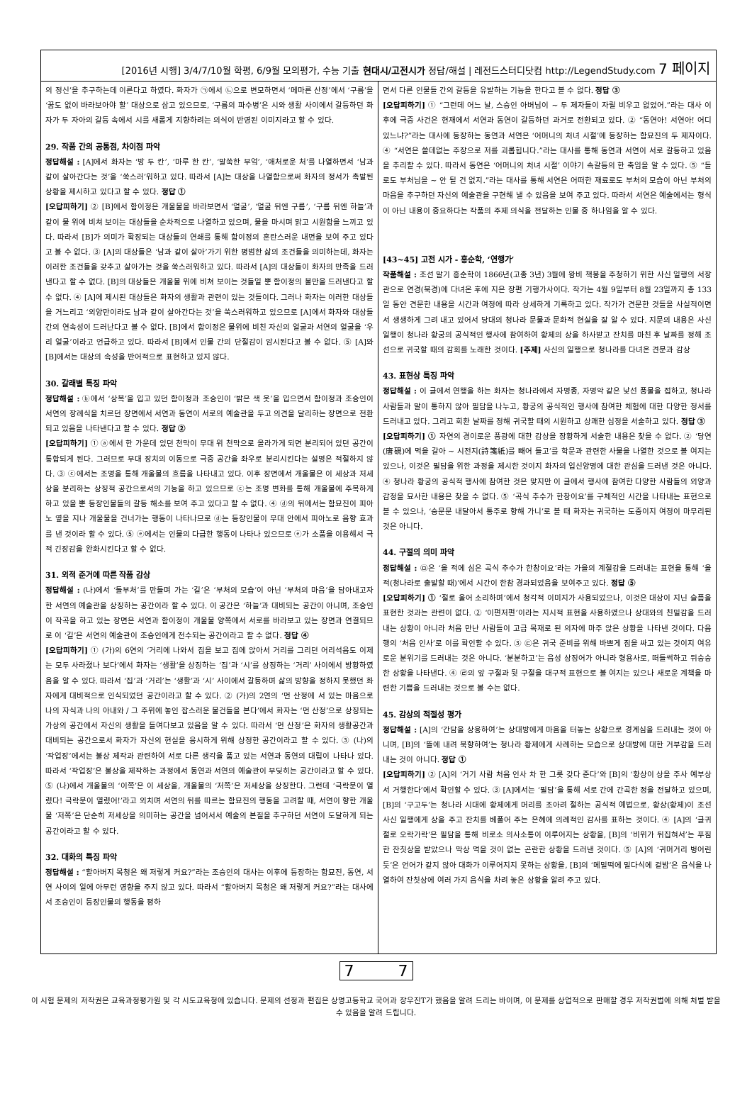[2016년 시행] 3/4/7/10월 학평, 6/9월 모의평가, 수능 기출 현대시/고전시가 정답/해설 | 레전드스터디닷컴 http://LegendStudy.com 7 페이지
의 정신’을 추구하는데 이른다고 하였다. 화자가 ㉠에서 ㉡으로 변모하면서 ‘메마른 산정’에서 ‘구름’을 ‘꿈도 없이 바라보아야 할’ 대상으로 삼고 있으므로, ‘구름의 파수병’은 시와 생활 사이에서 갈등하던 화자가 두 자아의 갈등 속에서 시를 새롭게 지향하려는 의식이 반영된 이미지라고 할 수 있다.
29. 작품 간의 공통점, 차이점 파악
정답해설 : [A]에서 화자는 ‘방 두 칸’, ‘마루 한 칸’, ‘말쑥한 부엌’, ‘애처로운 처’를 나열하면서 ‘남과 같이 살아간다는 것’을 ‘쑥스러’워하고 있다. 따라서 [A]는 대상을 나열함으로써 화자의 정서가 촉발된 상황을 제시하고 있다고 할 수 있다. 정답 ①
[오답피하기] ② [B]에서 함이정은 개울물을 바라보면서 ‘얼굴’, ‘얼굴 뒤엔 구름’, ‘구름 뒤엔 하늘’과 같이 물 위에 비쳐 보이는 대상들을 순차적으로 나열하고 있으며, 물을 마시며 맑고 시원함을 느끼고 있다. 따라서 [B]가 의미가 확장되는 대상들의 연쇄를 통해 함이정의 혼란스러운 내면을 보여 주고 있다고 볼 수 없다. ③ [A]의 대상들은 ‘남과 같이 살아’가기 위한 평범한 삶의 조건들을 의미하는데, 화자는 이러한 조건들을 갖추고 살아가는 것을 쑥스러워하고 있다. 따라서 [A]의 대상들이 화자의 만족을 드러낸다고 할 수 없다. [B]의 대상들은 개울물 위에 비쳐 보이는 것들일 뿐 함이정의 불만을 드러낸다고 할 수 없다. ④ [A]에 제시된 대상들은 화자의 생활과 관련이 있는 것들이다. 그러나 화자는 이러한 대상들을 거느리고 ‘외양만이라도 남과 같이 살아간다는 것’을 쑥스러워하고 있으므로 [A]에서 화자와 대상들 간의 연속성이 드러난다고 볼 수 없다. [B]에서 함이정은 물위에 비친 자신의 얼굴과 서연의 얼굴을 ‘우리 얼굴’이라고 언급하고 있다. 따라서 [B]에서 인물 간의 단절감이 암시된다고 볼 수 없다. ⑤ [A]와 [B]에서는 대상의 속성을 반어적으로 표현하고 있지 않다.
30. 갈래별 특징 파악
정답해설 : ⓑ에서 ‘상복’을 입고 있던 함이정과 조승인이 ‘밝은 색 옷’을 입으면서 함이정과 조승인이 서연의 장례식을 치르던 장면에서 서연과 동연이 서로의 예술관을 두고 의견을 달리하는 장면으로 전환되고 있음을 나타낸다고 할 수 있다. 정답 ②
[오답피하기] ① ⓐ에서 한 가운데 있던 천막이 무대 위 천막으로 올라가게 되면 분리되어 있던 공간이 통합되게 된다. 그러므로 무대 장치의 이동으로 극중 공간을 좌우로 분리시킨다는 설명은 적절하지 않다. ③ ⓒ에서는 조명을 통해 개울물의 흐름을 나타내고 있다. 이후 장면에서 개울물은 이 세상과 저세상을 분리하는 상징적 공간으로서의 기능을 하고 있으므로 ⓒ는 조명 변화를 통해 개울물에 주목하게 하고 있을 뿐 등장인물들의 갈등 해소를 보여 주고 있다고 할 수 없다. ④ ⓓ의 뒤에서는 함묘진이 피아노 옆을 지나 개울물을 건너가는 행동이 나타나므로 ⓓ는 등장인물이 무대 안에서 피아노로 음향 효과를 낸 것이라 할 수 있다. ⑤ ⓔ에서는 인물의 다급한 행동이 나타나 있으므로 ⓔ가 소품을 이용해서 극적 긴장감을 완화시킨다고 할 수 없다.
31. 외적 준거에 따른 작품 감상
정답해설 : (나)에서 ‘돌부처’를 만들며 가는 ‘길’은 ‘부처의 모습’이 아닌 ‘부처의 마음’을 담아내고자 한 서연의 예술관을 상징하는 공간이라 할 수 있다. 이 공간은 ‘하늘’과 대비되는 공간이 아니며, 조승인이 작곡을 하고 있는 장면은 서연과 함이정이 개울물 양쪽에서 서로를 바라보고 있는 장면과 연결되므로 이 ‘길’은 서연의 예술관이 조승인에게 전수되는 공간이라고 할 수 없다. 정답 ④
[오답피하기] ① (가)의 6연의 ‘거리에 나와서 집을 보고 집에 앉아서 거리를 그리던 어리석음도 이제는 모두 사라졌나 보다’에서 화자는 ‘생활’을 상징하는 ‘집’과 ‘시’를 상징하는 ‘거리’ 사이에서 방황하였음을 알 수 있다. 따라서 ‘집’과 ‘거리’는 ‘생활’과 ‘시’ 사이에서 갈등하며 삶의 방향을 정하지 못했던 화자에게 대비적으로 인식되었던 공간이라고 할 수 있다. ② (가)의 2연의 ‘먼 산정에 서 있는 마음으로 나의 자식과 나의 아내와 / 그 주위에 놓인 잡스러운 물건들을 본다’에서 화자는 ‘먼 산정’으로 상징되는 가상의 공간에서 자신의 생활을 들여다보고 있음을 알 수 있다. 따라서 ‘먼 산정’은 화자의 생활공간과 대비되는 공간으로서 화자가 자신의 현실을 응시하게 위해 상정한 공간이라고 할 수 있다. ③ (나)의 ‘작업장’에서는 불상 제작과 관련하여 서로 다른 생각을 품고 있는 서연과 동연의 대립이 나타나 있다. 따라서 ‘작업장’은 불상을 제작하는 과정에서 동연과 서연의 예술관이 부딪히는 공간이라고 할 수 있다. ⑤ (나)에서 개울물의 ‘이쪽’은 이 세상을, 개울물의 ‘저쪽’은 저세상을 상징한다. 그런데 ‘극락문이 열렸다! 극락문이 열렸어!’라고 외치며 서연의 뒤를 따르는 함묘진의 행동을 고려할 때, 서연이 향한 개울물 ‘저쪽’은 단순히 저세상을 의미하는 공간을 넘어서서 예술의 본질을 추구하던 서연이 도달하게 되는 공간이라고 할 수 있다.
32. 대화의 특징 파악
정답해설 : “할아버지 목청은 왜 저렇게 커요?”라는 조승인의 대사는 이후에 등장하는 함묘진, 동연, 서연 사이의 일에 아무런 영향을 주지 않고 있다. 따라서 “할아버지 목청은 왜 저렇게 커요?”라는 대사에서 조승인이 등장인물의 행동을 평하
면서 다른 인물들 간의 갈등을 유발하는 기능을 한다고 볼 수 없다. 정답 ③
[오답피하기] ① “그런데 어느 날, 스승인 아버님이 ~ 두 제자들이 자릴 비우고 없었어.”라는 대사 이후에 극중 사건은 현재에서 서연과 동연이 갈등하던 과거로 전환되고 있다. ② “동연아! 서연아! 어디 있느냐?”라는 대사에 등장하는 동연과 서연은 ‘어머니의 처녀 시절’에 등장하는 함묘진의 두 제자이다. ④ “서연은 쓸데없는 주장으로 저를 괴롭힙니다.”라는 대사를 통해 동연과 서연이 서로 갈등하고 있음을 추리할 수 있다. 따라서 동연은 ‘어머니의 처녀 시절’ 이야기 속갈등의 한 축임을 알 수 있다. ⑤ “돌로도 부처님을 ~ 안 될 건 없지.”라는 대사를 통해 서연은 어떠한 재료로도 부처의 모습이 아닌 부처의 마음을 추구하던 자신의 예술관을 구현해 낼 수 있음을 보여 주고 있다. 따라서 서연은 예술에서는 형식이 아닌 내용이 중요하다는 작품의 주제 의식을 전달하는 인물 중 하나임을 알 수 있다.
[43~45] 고전 시가 - 홍순학, ‘연행가’
작품해설 : 조선 말기 홍순학이 1866년(고종 3년) 3월에 왕비 책봉을 주청하기 위한 사신 일행의 서장관으로 연경(북경)에 다녀온 후에 지은 장편 기행가사이다. 작가는 4월 9일부터 8월 23일까지 총 133일 동안 견문한 내용을 시간과 여정에 따라 상세하게 기록하고 있다. 작가가 견문한 것들을 사실적이면서 생생하게 그려 내고 있어서 당대의 청나라 문물과 문화적 현실을 잘 알 수 있다. 지문의 내용은 사신 일행이 청나라 황궁의 공식적인 행사에 참여하여 황제의 상을 하사받고 잔치를 마친 후 날짜를 정해 조선으로 귀국할 때의 감회를 노래한 것이다. [주제] 사신의 일행으로 청나라를 다녀온 견문과 감상
43. 표현상 특징 파악
정답해설 : 이 글에서 연행을 하는 화자는 청나라에서 자명종, 자명악 같은 낯선 풍물을 접하고, 청나라 사람들과 말이 통하지 않아 필담을 나누고, 황궁의 공식적인 행사에 참여한 체험에 대한 다양한 정서를 드러내고 있다. 그리고 회환 날짜를 정해 귀국할 때의 시원하고 상쾌한 심정을 서술하고 있다. 정답 ③
[오답피하기] ① 자연의 경이로운 풍광에 대한 감상을 장황하게 서술한 내용은 찾을 수 없다. ② ‘당연(唐硯)에 먹을 갈아 ~ 시전지(詩箋紙)를 빼어 들고’를 학문과 관련한 사물을 나열한 것으로 볼 여지는 있으나, 이것은 필담을 위한 과정을 제시한 것이지 화자의 입신양명에 대한 관심을 드러낸 것은 아니다. ④ 청나라 황궁의 공식적 행사에 참여한 것은 맞지만 이 글에서 행사에 참여한 다양한 사람들의 외양과 감정을 묘사한 내용은 찾을 수 없다. ⑤ ‘곡식 추수가 한창이요’를 구체적인 시간을 나타내는 표현으로 볼 수 있으나, ‘숭문문 내달아서 통주로 향해 가니’로 볼 때 화자는 귀국하는 도중이지 여정이 마무리된 것은 아니다.
44. 구절의 의미 파악
정답해설 : ㉤은 ‘올 적에 심은 곡식 추수가 한창이요’라는 가을의 계절감을 드러내는 표현을 통해 ‘올 적(청나라로 출발할 때)’에서 시간이 한참 경과되었음을 보여주고 있다. 정답 ⑤
[오답피하기] ① ‘절로 울어 소리하며’에서 청각적 이미지가 사용되었으나, 이것은 대상이 지닌 슬픔을 표현한 것과는 관련이 없다. ② ‘이편저편’이라는 지시적 표현을 사용하였으나 상대와의 친밀감을 드러내는 상황이 아니라 처음 만난 사람들이 고급 목재로 된 의자에 마주 앉은 상황을 나타낸 것이다. 다음 행의 ‘처음 인사’로 이를 확인할 수 있다. ③ ㉢은 귀국 준비를 위해 바쁘게 짐을 싸고 있는 것이지 여유로운 분위기를 드러내는 것은 아니다. ‘분분하고’는 음성 상징어가 아니라 형용사로, 떠들썩하고 뒤숭숭한 상황을 나타낸다. ④ ㉣의 앞 구절과 뒷 구절을 대구적 표현으로 볼 여지는 있으나 새로운 계책을 마련한 기쁨을 드러내는 것으로 볼 수는 없다.
45. 감상의 적절성 평가
정답해설 : [A]의 ‘간담을 상응하여’는 상대방에게 마음을 터놓는 상황으로 경계심을 드러내는 것이 아니며, [B]의 ‘뜰에 내려 북향하여’는 청나라 황제에게 사례하는 모습으로 상대방에 대한 거부감을 드러내는 것이 아니다. 정답 ①
[오답피하기] ② [A]의 ‘거기 사람 처음 인사 차 한 그릇 갖다 준다’와 [B]의 ‘황상이 상을 주사 예부상서 거행한다’에서 확인할 수 있다. ③ [A]에서는 ‘필담’을 통해 서로 간에 간곡한 정을 전달하고 있으며, [B]의 ‘구고두’는 청나라 시대에 황제에게 머리를 조아려 절하는 공식적 예법으로, 황상(황제)이 조선 사신 일행에게 상을 주고 잔치를 베풀어 주는 은혜에 의례적인 감사를 표하는 것이다. ④ [A]의 ‘글귀 절로 오락가락’은 필담을 통해 비로소 의사소통이 이루어지는 상황을, [B]의 ‘비위가 뒤집혀서’는 푸짐한 잔칫상을 받았으나 막상 먹을 것이 없는 곤란한 상황을 드러낸 것이다. ⑤ [A]의 ‘귀머거리 벙어린 듯’은 언어가 같지 않아 대화가 이루어지지 못하는 상황을, [B]의 ‘메밀떡에 밀다식에 겉밤’은 음식을 나열하여 잔칫상에 여러 가지 음식을 차려 놓은 상황을 알려 주고 있다.
7 7
이 시험 문제의 저작권은 교육과정평가원 및 각 시도교육청에 있습니다. 문제의 선정과 편집은 상명고등학교 국어과 장우진T가 했음을 알려 드리는 바이며, 이 문제를 상업적으로 판매할 경우 저작권법에 의해 처벌 받을 수 있음을 알려 드립니다.